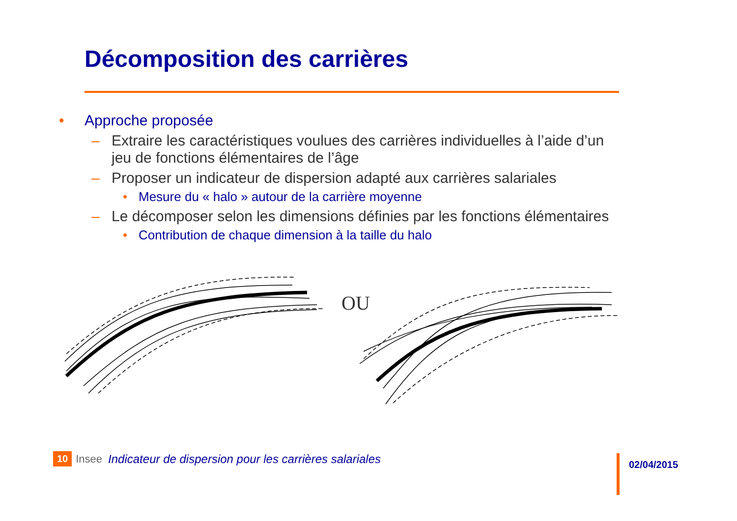Décomposition des carrières
• Approche proposée
– Extraire les caractéristiques voulues des carrières individuelles à l’aide d’un jeu de fonctions élémentaires de l’âge
– Proposer un indicateur de dispersion adapté aux carrières salariales
• Mesure du « halo » autour de la carrière moyenne
– Le décomposer selon les dimensions définies par les fonctions élémentaires
• Contribution de chaque dimension à la taille du halo
OU
10 Insee Indicateur de dispersion pour les carrières salariales
02/04/2015